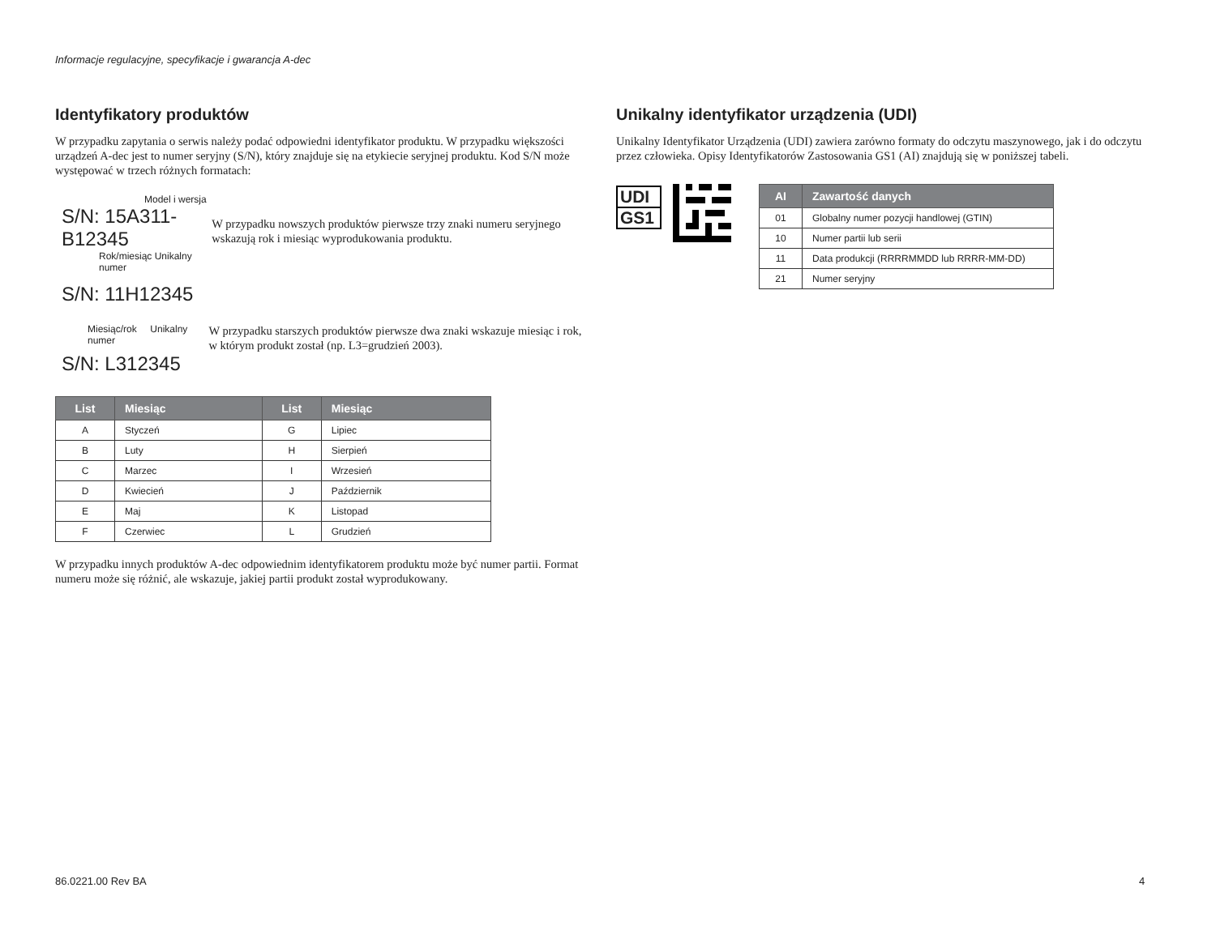Informacje regulacyjne, specyfikacje i gwarancja A-dec
Identyfikatory produktów
W przypadku zapytania o serwis należy podać odpowiedni identyfikator produktu. W przypadku większości urządzeń A-dec jest to numer seryjny (S/N), który znajduje się na etykiecie seryjnej produktu. Kod S/N może występować w trzech różnych formatach:
Model i wersja
S/N: 15A311-B12345
Rok/miesiąc Unikalny numer
S/N: 11H12345
W przypadku nowszych produktów pierwsze trzy znaki numeru seryjnego wskazują rok i miesiąc wyprodukowania produktu.
Miesiąc/rok Unikalny numer
S/N: L312345
W przypadku starszych produktów pierwsze dwa znaki wskazuje miesiąc i rok, w którym produkt został (np. L3=grudzień 2003).
| List | Miesiąc | List | Miesiąc |
| --- | --- | --- | --- |
| A | Styczeń | G | Lipiec |
| B | Luty | H | Sierpień |
| C | Marzec | I | Wrzesień |
| D | Kwiecień | J | Październik |
| E | Maj | K | Listopad |
| F | Czerwiec | L | Grudzień |
W przypadku innych produktów A-dec odpowiednim identyfikatorem produktu może być numer partii. Format numeru może się różnić, ale wskazuje, jakiej partii produkt został wyprodukowany.
Unikalny identyfikator urządzenia (UDI)
Unikalny Identyfikator Urządzenia (UDI) zawiera zarówno formaty do odczytu maszynowego, jak i do odczytu przez człowieka. Opisy Identyfikatorów Zastosowania GS1 (AI) znajdują się w poniższej tabeli.
UDI
GS1
| AI | Zawartość danych |
| --- | --- |
| 01 | Globalny numer pozycji handlowej (GTIN) |
| 10 | Numer partii lub serii |
| 11 | Data produkcji (RRRRMMDD lub RRRR-MM-DD) |
| 21 | Numer seryjny |
86.0221.00 Rev BA 4